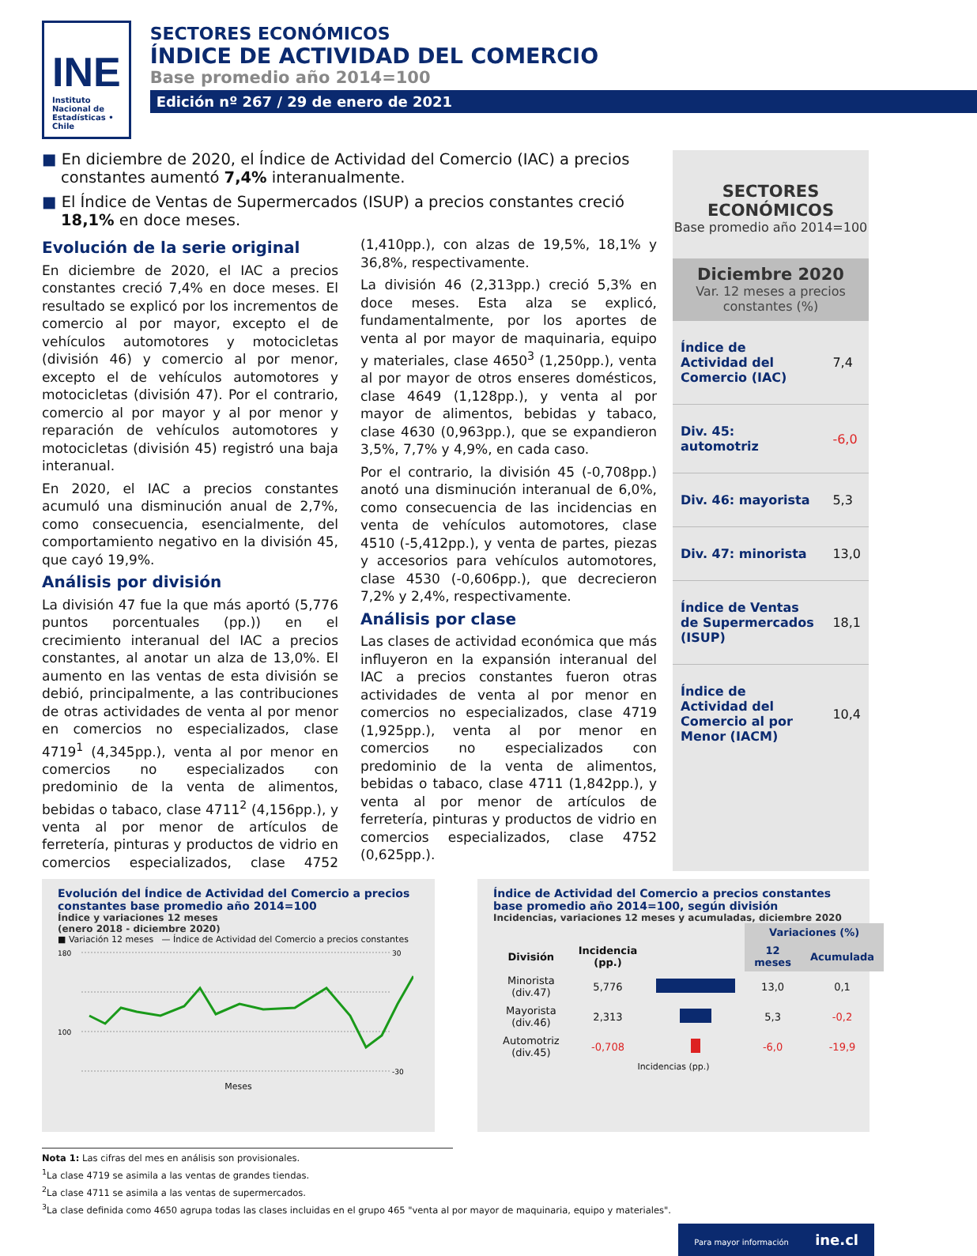INE
Instituto Nacional de Estadísticas • Chile
SECTORES ECONÓMICOS
ÍNDICE DE ACTIVIDAD DEL COMERCIO
Base promedio año 2014=100
Edición nº 267 / 29 de enero de 2021
■ En diciembre de 2020, el Índice de Actividad del Comercio (IAC) a precios constantes aumentó 7,4% interanualmente.
■ El Índice de Ventas de Supermercados (ISUP) a precios constantes creció 18,1% en doce meses.
Evolución de la serie original
En diciembre de 2020, el IAC a precios constantes creció 7,4% en doce meses. El resultado se explicó por los incrementos de comercio al por mayor, excepto el de vehículos automotores y motocicletas (división 46) y comercio al por menor, excepto el de vehículos automotores y motocicletas (división 47). Por el contrario, comercio al por mayor y al por menor y reparación de vehículos automotores y motocicletas (división 45) registró una baja interanual.
En 2020, el IAC a precios constantes acumuló una disminución anual de 2,7%, como consecuencia, esencialmente, del comportamiento negativo en la división 45, que cayó 19,9%.
Análisis por división
La división 47 fue la que más aportó (5,776 puntos porcentuales (pp.)) en el crecimiento interanual del IAC a precios constantes, al anotar un alza de 13,0%. El aumento en las ventas de esta división se debió, principalmente, a las contribuciones de otras actividades de venta al por menor en comercios no especializados, clase 4719<sup>1</sup> (4,345pp.), venta al por menor en comercios no especializados con predominio de la venta de alimentos, bebidas o tabaco, clase 4711<sup>2</sup> (4,156pp.), y venta al por menor de artículos de ferretería, pinturas y productos de vidrio en comercios especializados, clase 4752 (1,410pp.), con alzas de 19,5%, 18,1% y 36,8%, respectivamente.
La división 46 (2,313pp.) creció 5,3% en doce meses. Esta alza se explicó, fundamentalmente, por los aportes de venta al por mayor de maquinaria, equipo y materiales, clase 4650<sup>3</sup> (1,250pp.), venta al por mayor de otros enseres domésticos, clase 4649 (1,128pp.), y venta al por mayor de alimentos, bebidas y tabaco, clase 4630 (0,963pp.), que se expandieron 3,5%, 7,7% y 4,9%, en cada caso.
Por el contrario, la división 45 (-0,708pp.) anotó una disminución interanual de 6,0%, como consecuencia de las incidencias en venta de vehículos automotores, clase 4510 (-5,412pp.), y venta de partes, piezas y accesorios para vehículos automotores, clase 4530 (-0,606pp.), que decrecieron 7,2% y 2,4%, respectivamente.
Análisis por clase
Las clases de actividad económica que más influyeron en la expansión interanual del IAC a precios constantes fueron otras actividades de venta al por menor en comercios no especializados, clase 4719 (1,925pp.), venta al por menor en comercios no especializados con predominio de la venta de alimentos, bebidas o tabaco, clase 4711 (1,842pp.), y venta al por menor de artículos de ferretería, pinturas y productos de vidrio en comercios especializados, clase 4752 (0,625pp.).
SECTORES ECONÓMICOS
Base promedio año 2014=100
Diciembre 2020
Var. 12 meses a precios constantes (%)
| Índice de Actividad del Comercio (IAC) | 7,4 |
| Div. 45: automotriz | -6,0 |
| Div. 46: mayorista | 5,3 |
| Div. 47: minorista | 13,0 |
| Índice de Ventas de Supermercados (ISUP) | 18,1 |
| Índice de Actividad del Comercio al por Menor (IACM) | 10,4 |
Evolución del Índice de Actividad del Comercio a precios constantes base promedio año 2014=100
Índice y variaciones 12 meses
(enero 2018 - diciembre 2020)
■ Variación 12 meses — Índice de Actividad del Comercio a precios constantes
180
100
30
-30
Meses
Índice de Actividad del Comercio a precios constantes base promedio año 2014=100, según división
Incidencias, variaciones 12 meses y acumuladas, diciembre 2020
| | | | Variaciones (%) | |
| --- | --- | --- | --- | --- |
| División | Incidencia (pp.) | | 12 meses | Acumulada |
| Minorista (div.47) | 5,776 | | 13,0 | 0,1 |
| Mayorista (div.46) | 2,313 | | 5,3 | -0,2 |
| Automotriz (div.45) | -0,708 | | -6,0 | -19,9 |
Incidencias (pp.)
Nota 1: Las cifras del mes en análisis son provisionales.
<sup>1</sup> La clase 4719 se asimila a las ventas de grandes tiendas.
<sup>2</sup> La clase 4711 se asimila a las ventas de supermercados.
<sup>3</sup> La clase definida como 4650 agrupa todas las clases incluidas en el grupo 465 "venta al por mayor de maquinaria, equipo y materiales".
Para mayor información ine.cl